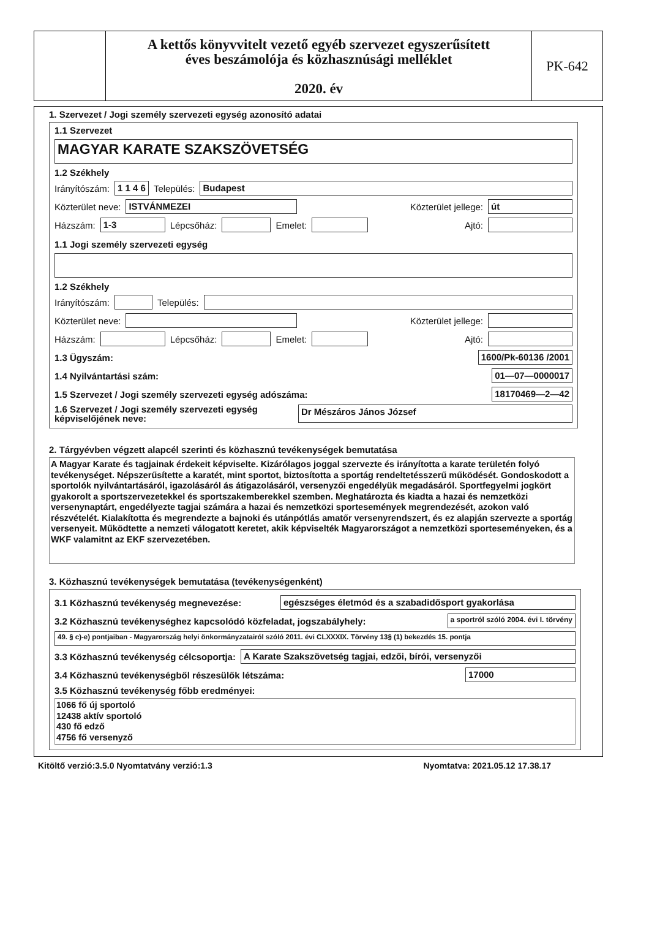A kettős könyvvitelt vezető egyéb szervezet egyszerűsített
éves beszámolója és közhasznúsági melléklet
2020. év
PK-642
1. Szervezet / Jogi személy szervezeti egység azonosító adatai
1.1 Szervezet
MAGYAR KARATE SZAKSZÖVETSÉG
1.2 Székhely
Irányítószám: 1 1 4 6 Település: Budapest
Közterület neve: ISTVÁNMEZEI Közterület jellege: út
Házszám: 1-3 Lépcsőház: Emelet: Ajtó:
1.1 Jogi személy szervezeti egység
1.2 Székhely
Irányítószám: Település:
Közterület neve: Közterület jellege:
Házszám: Lépcsőház: Emelet: Ajtó:
1.3 Ügyszám: 1600/Pk-60136 /2001
1.4 Nyilvántartási szám: 01—07—0000017
1.5 Szervezet / Jogi személy szervezeti egység adószáma: 18170469—2—42
1.6 Szervezet / Jogi személy szervezeti egység képviselőjének neve: Dr Mészáros János József
2. Tárgyévben végzett alapcél szerinti és közhasznú tevékenységek bemutatása
A Magyar Karate és tagjainak érdekeit képviselte. Kizárólagos joggal szervezte és irányította a karate területén folyó tevékenységet. Népszerűsítette a karatét, mint sportot, biztosította a sportág rendeltetésszerű működését. Gondoskodott a sportolók nyilvántartásáról, igazolásáról ás átigazolásáról, versenyzői engedélyük megadásáról. Sportfegyelmi jogkört gyakorolt a sportszervezetekkel és sportszakemberekkel szemben. Meghatározta és kiadta a hazai és nemzetközi versenynaptárt, engedélyezte tagjai számára a hazai és nemzetközi sportesemények megrendezését, azokon való részvételét. Kialakította és megrendezte a bajnoki és utánpótlás amatőr versenyrendszert, és ez alapján szervezte a sportág versenyeit. Működtette a nemzeti válogatott keretet, akik képviselték Magyarországot a nemzetközi sporteseményeken, és a WKF valamitnt az EKF szervezetében.
3. Közhasznú tevékenységek bemutatása (tevékenységenként)
3.1 Közhasznú tevékenység megnevezése: egészséges életmód és a szabadidősport gyakorlása
3.2 Közhasznú tevékenységhez kapcsolódó közfeladat, jogszabályhely: a sportról szóló 2004. évi I. törvény
49. § c)-e) pontjaiban - Magyarország helyi önkormányzatairól szóló 2011. évi CLXXXIX. Törvény 13§ (1) bekezdés 15. pontja
3.3 Közhasznú tevékenység célcsoportja: A Karate Szakszövetség tagjai, edzői, bírói, versenyzői
3.4 Közhasznú tevékenységből részesülők létszáma: 17000
3.5 Közhasznú tevékenység főbb eredményei:
1066 fő új sportoló
12438 aktív sportoló
430 fő edző
4756 fő versenyző
Kitöltő verzió:3.5.0 Nyomtatvány verzió:1.3 Nyomtatva: 2021.05.12 17.38.17